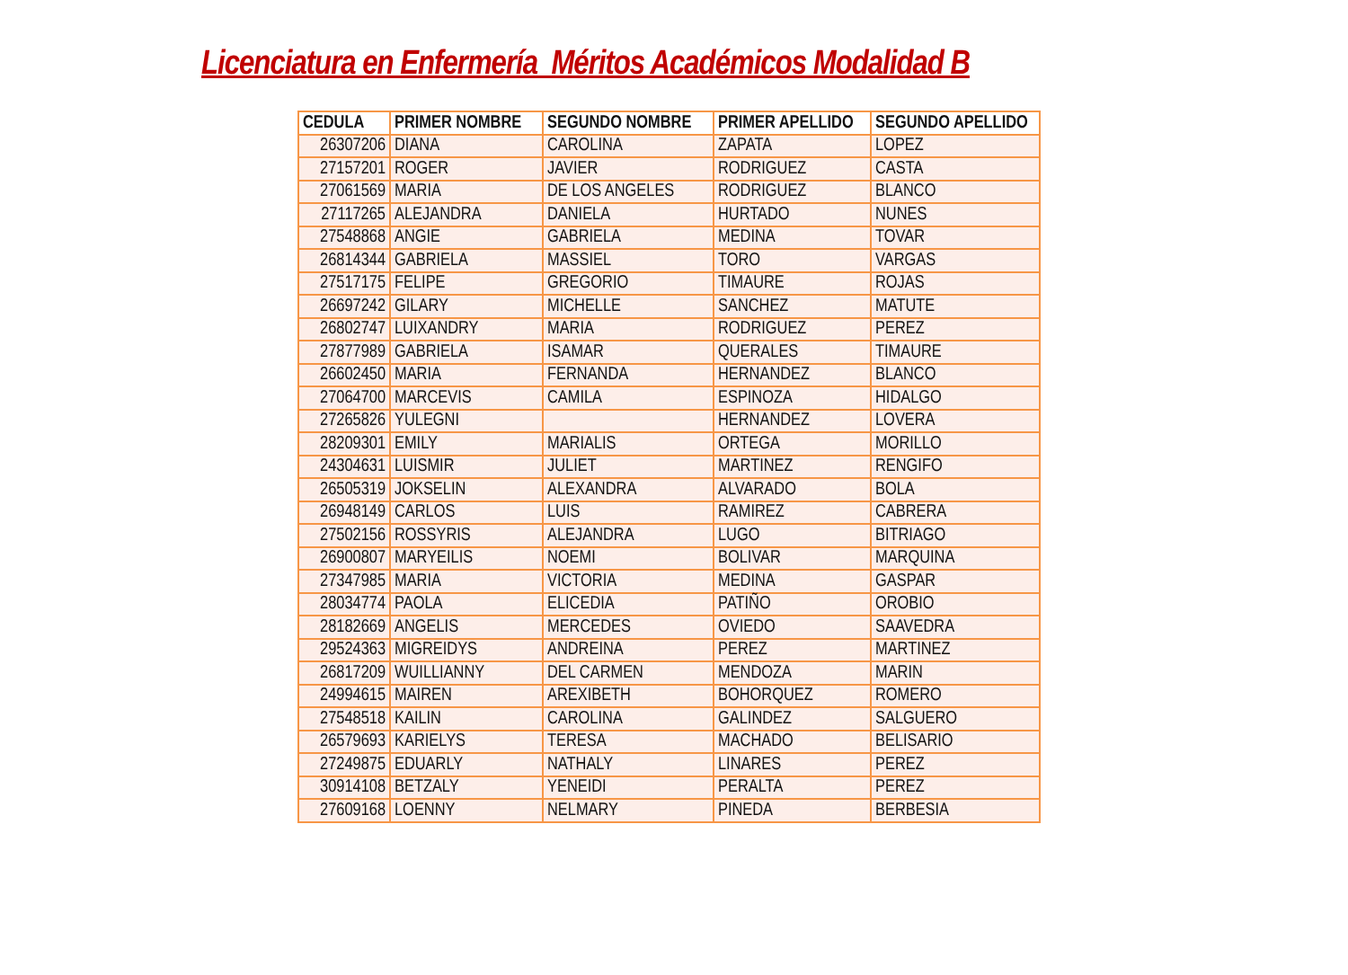Licenciatura en Enfermería Méritos Académicos Modalidad B
| CEDULA | PRIMER NOMBRE | SEGUNDO NOMBRE | PRIMER APELLIDO | SEGUNDO APELLIDO |
| --- | --- | --- | --- | --- |
| 26307206 | DIANA | CAROLINA | ZAPATA | LOPEZ |
| 27157201 | ROGER | JAVIER | RODRIGUEZ | CASTA |
| 27061569 | MARIA | DE LOS ANGELES | RODRIGUEZ | BLANCO |
| 27117265 | ALEJANDRA | DANIELA | HURTADO | NUNES |
| 27548868 | ANGIE | GABRIELA | MEDINA | TOVAR |
| 26814344 | GABRIELA | MASSIEL | TORO | VARGAS |
| 27517175 | FELIPE | GREGORIO | TIMAURE | ROJAS |
| 26697242 | GILARY | MICHELLE | SANCHEZ | MATUTE |
| 26802747 | LUIXANDRY | MARIA | RODRIGUEZ | PEREZ |
| 27877989 | GABRIELA | ISAMAR | QUERALES | TIMAURE |
| 26602450 | MARIA | FERNANDA | HERNANDEZ | BLANCO |
| 27064700 | MARCEVIS | CAMILA | ESPINOZA | HIDALGO |
| 27265826 | YULEGNI | | HERNANDEZ | LOVERA |
| 28209301 | EMILY | MARIALIS | ORTEGA | MORILLO |
| 24304631 | LUISMIR | JULIET | MARTINEZ | RENGIFO |
| 26505319 | JOKSELIN | ALEXANDRA | ALVARADO | BOLA |
| 26948149 | CARLOS | LUIS | RAMIREZ | CABRERA |
| 27502156 | ROSSYRIS | ALEJANDRA | LUGO | BITRIAGO |
| 26900807 | MARYEILIS | NOEMI | BOLIVAR | MARQUINA |
| 27347985 | MARIA | VICTORIA | MEDINA | GASPAR |
| 28034774 | PAOLA | ELICEDIA | PATIÑO | OROBIO |
| 28182669 | ANGELIS | MERCEDES | OVIEDO | SAAVEDRA |
| 29524363 | MIGREIDYS | ANDREINA | PEREZ | MARTINEZ |
| 26817209 | WUILLIANNY | DEL CARMEN | MENDOZA | MARIN |
| 24994615 | MAIREN | AREXIBETH | BOHORQUEZ | ROMERO |
| 27548518 | KAILIN | CAROLINA | GALINDEZ | SALGUERO |
| 26579693 | KARIELYS | TERESA | MACHADO | BELISARIO |
| 27249875 | EDUARLY | NATHALY | LINARES | PEREZ |
| 30914108 | BETZALY | YENEIDI | PERALTA | PEREZ |
| 27609168 | LOENNY | NELMARY | PINEDA | BERBESIA |